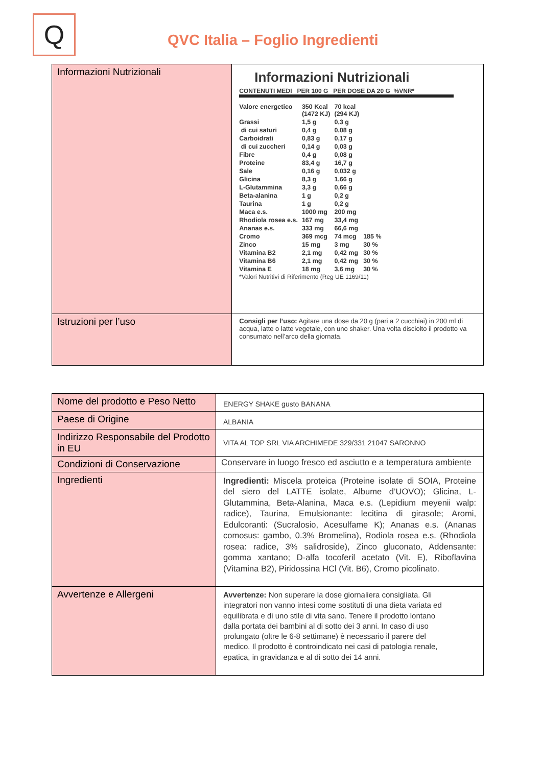Q
QVC Italia – Foglio Ingredienti
| Informazioni Nutrizionali | Informazioni Nutrizionali CONTENUTI MEDI PER 100 G PER DOSE DA 20 G %VNR* / Valore energetico / 350 Kcal (1472 KJ) / 70 kcal (294 KJ) / / / Grassi / 1,5 g / 0,3 g / / / di cui saturi / 0,4 g / 0,08 g / / / Carboidrati / 0,83 g / 0,17 g / / / di cui zuccheri / 0,14 g / 0,03 g / / / Fibre / 0,4 g / 0,08 g / / / Proteine / 83,4 g / 16,7 g / / / Sale / 0,16 g / 0,032 g / / / Glicina / 8,3 g / 1,66 g / / / L-Glutammina / 3,3 g / 0,66 g / / / Beta-alanina / 1 g / 0,2 g / / / Taurina / 1 g / 0,2 g / / / Maca e.s. / 1000 mg / 200 mg / / / Rhodiola rosea e.s. / 167 mg / 33,4 mg / / / Ananas e.s. / 333 mg / 66,6 mg / / / Cromo / 369 mcg / 74 mcg / 185 % / / Zinco / 15 mg / 3 mg / 30 % / / Vitamina B2 / 2,1 mg / 0,42 mg / 30 % / / Vitamina B6 / 2,1 mg / 0,42 mg / 30 % / / Vitamina E / 18 mg / 3,6 mg / 30 % / *Valori Nutritivi di Riferimento (Reg UE 1169/11) |
| Istruzioni per l’uso | Consigli per l’uso: Agitare una dose da 20 g (pari a 2 cucchiai) in 200 ml di acqua, latte o latte vegetale, con uno shaker. Una volta disciolto il prodotto va consumato nell’arco della giornata. |
| Nome del prodotto e Peso Netto | ENERGY SHAKE gusto BANANA |
| Paese di Origine | ALBANIA |
| Indirizzo Responsabile del Prodotto in EU | VITA AL TOP SRL VIA ARCHIMEDE 329/331 21047 SARONNO |
| Condizioni di Conservazione | Conservare in luogo fresco ed asciutto e a temperatura ambiente |
| Ingredienti | Ingredienti: Miscela proteica (Proteine isolate di SOIA, Proteine del siero del LATTE isolate, Albume d’UOVO); Glicina, L-Glutammina, Beta-Alanina, Maca e.s. (Lepidium meyenii walp: radice), Taurina, Emulsionante: lecitina di girasole; Aromi, Edulcoranti: (Sucralosio, Acesulfame K); Ananas e.s. (Ananas comosus: gambo, 0.3% Bromelina), Rodiola rosea e.s. (Rhodiola rosea: radice, 3% salidroside), Zinco gluconato, Addensante: gomma xantano; D-alfa tocoferil acetato (Vit. E), Riboflavina (Vitamina B2), Piridossina HCl (Vit. B6), Cromo picolinato. |
| Avvertenze e Allergeni | Avvertenze: Non superare la dose giornaliera consigliata. Gli integratori non vanno intesi come sostituti di una dieta variata ed equilibrata e di uno stile di vita sano. Tenere il prodotto lontano dalla portata dei bambini al di sotto dei 3 anni. In caso di uso prolungato (oltre le 6-8 settimane) è necessario il parere del medico. Il prodotto è controindicato nei casi di patologia renale, epatica, in gravidanza e al di sotto dei 14 anni. |